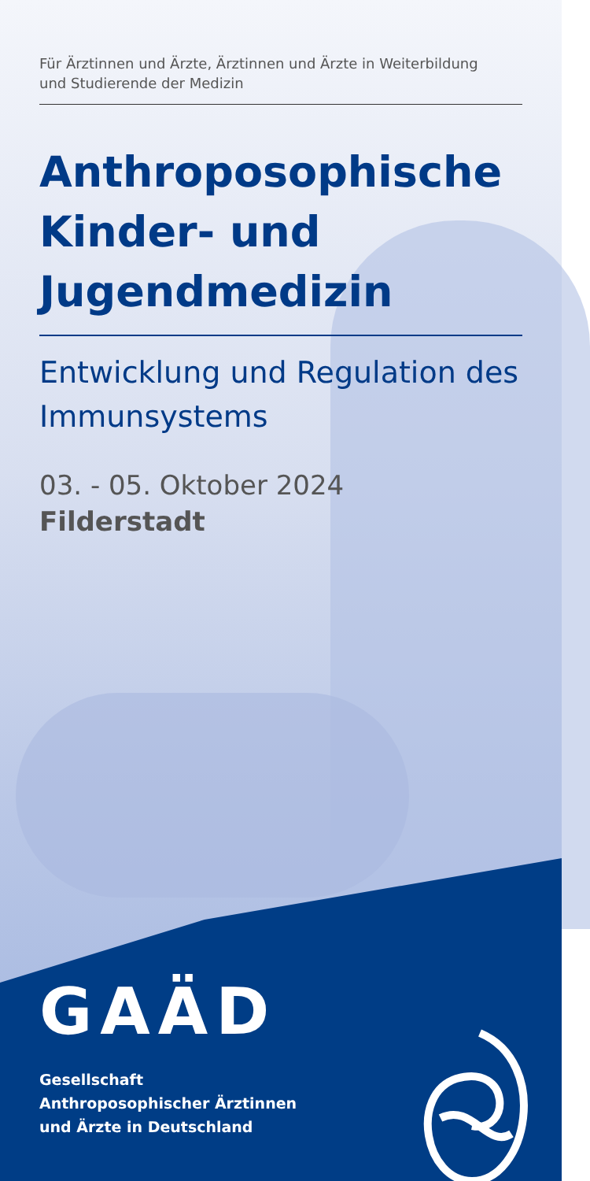Für Ärztinnen und Ärzte, Ärztinnen und Ärzte in Weiterbildung
und Studierende der Medizin
Anthroposophische Kinder- und Jugendmedizin
Entwicklung und Regulation des Immunsystems
03. - 05. Oktober 2024
Filderstadt
GAÄD
Gesellschaft
Anthroposophischer Ärztinnen
und Ärzte in Deutschland